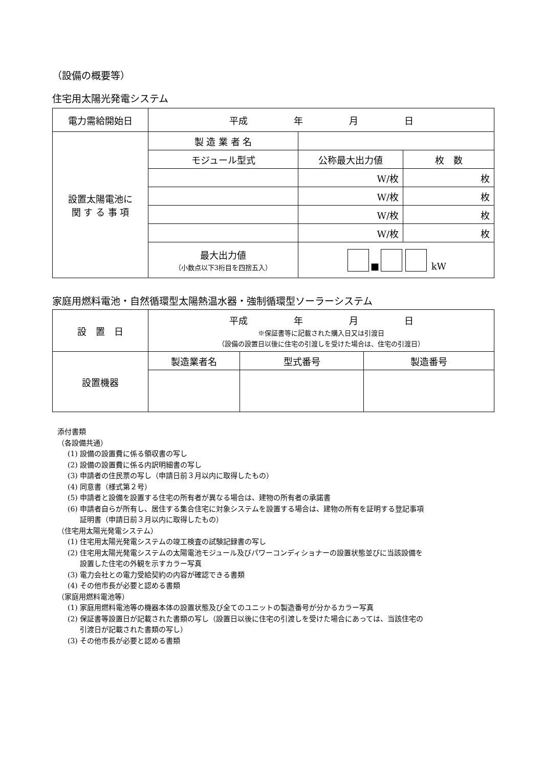（設備の概要等）
住宅用太陽光発電システム
| 電力需給開始日 | 平成 年 月 日 | | |
| 設置太陽電池に 関 す る 事 項 | 製 造 業 者 名 | | |
| | モジュール型式 | 公称最大出力値 | 枚 数 |
| | | W/枚 | 枚 |
| | | W/枚 | 枚 |
| | | W/枚 | 枚 |
| | | W/枚 | 枚 |
| | 最大出力値 （小数点以下3桁目を四捨五入） | ■ kW | |
家庭用燃料電池・自然循環型太陽熱温水器・強制循環型ソーラーシステム
| 設 置 日 | 平成 年 月 日 ※保証書等に記載された購入日又は引渡日 （設備の設置日以後に住宅の引渡しを受けた場合は、住宅の引渡日） | | |
| 設置機器 | 製造業者名 | 型式番号 | 製造番号 |
添付書類
（各設備共通）
(1) 設備の設置費に係る領収書の写し
(2) 設備の設置費に係る内訳明細書の写し
(3) 申請者の住民票の写し（申請日前３月以内に取得したもの）
(4) 同意書（様式第２号）
(5) 申請者と設備を設置する住宅の所有者が異なる場合は、建物の所有者の承諾書
(6) 申請者自らが所有し、居住する集合住宅に対象システムを設置する場合は、建物の所有を証明する登記事項
証明書（申請日前３月以内に取得したもの）
（住宅用太陽光発電システム）
(1) 住宅用太陽光発電システムの竣工検査の試験記録書の写し
(2) 住宅用太陽光発電システムの太陽電池モジュール及びパワーコンディショナーの設置状態並びに当該設備を
設置した住宅の外観を示すカラー写真
(3) 電力会社との電力受給契約の内容が確認できる書類
(4) その他市長が必要と認める書類
（家庭用燃料電池等）
(1) 家庭用燃料電池等の機器本体の設置状態及び全てのユニットの製造番号が分かるカラー写真
(2) 保証書等設置日が記載された書類の写し（設置日以後に住宅の引渡しを受けた場合にあっては、当該住宅の
引渡日が記載された書類の写し）
(3) その他市長が必要と認める書類